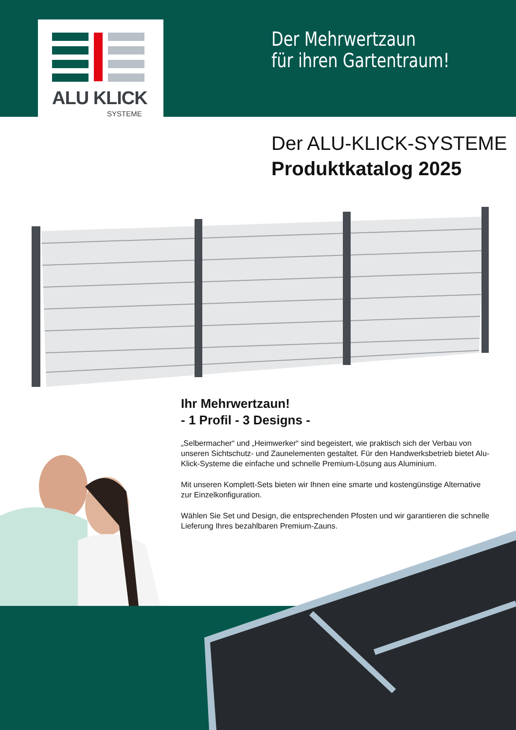ALU KLICK
SYSTEME
Der Mehrwertzaun
für ihren Gartentraum!
Der ALU-KLICK-SYSTEME
Produktkatalog 2025
Ihr Mehrwertzaun!
- 1 Profil - 3 Designs -
„Selbermacher“ und „Heimwerker“ sind begeistert, wie praktisch sich der Verbau von unseren Sichtschutz- und Zaunelementen gestaltet. Für den Handwerksbetrieb bietet Alu-Klick-Systeme die einfache und schnelle Premium-Lösung aus Aluminium.
Mit unseren Komplett-Sets bieten wir Ihnen eine smarte und kostengünstige Alternative zur Einzelkonfiguration.
Wählen Sie Set und Design, die entsprechenden Pfosten und wir garantieren die schnelle Lieferung Ihres bezahlbaren Premium-Zauns.